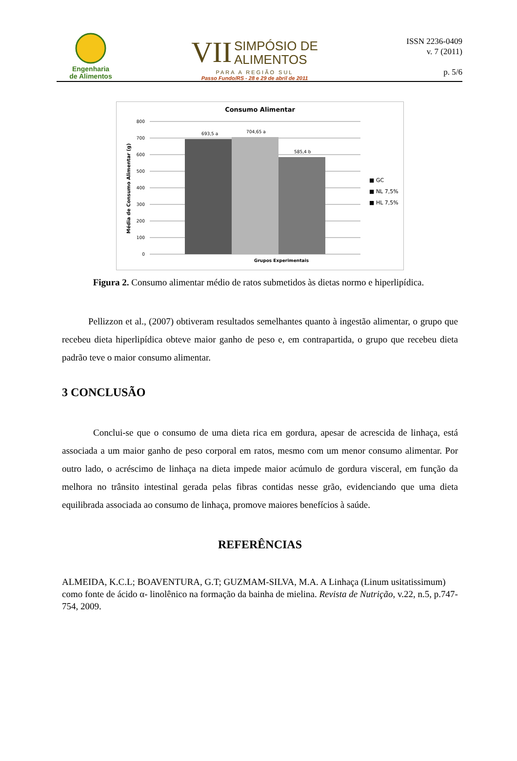Engenharia
de Alimentos
VII
SIMPÓSIO DE
ALIMENTOS
PARA A REGIÃO SUL
Passo Fundo/RS - 28 e 29 de abril de 2011
ISSN 2236-0409
v. 7 (2011)
p. 5/6
Consumo Alimentar
800
700
600
500
400
300
200
100
0
693,5 a
704,65 a
585,4 b
Grupos Experimentais
Média de Consumo Alimentar (g)
■ GC
■ NL 7,5%
■ HL 7,5%
Figura 2. Consumo alimentar médio de ratos submetidos às dietas normo e hiperlipídica.
Pellizzon et al., (2007) obtiveram resultados semelhantes quanto à ingestão alimentar, o grupo que recebeu dieta hiperlipídica obteve maior ganho de peso e, em contrapartida, o grupo que recebeu dieta padrão teve o maior consumo alimentar.
3 CONCLUSÃO
Conclui-se que o consumo de uma dieta rica em gordura, apesar de acrescida de linhaça, está associada a um maior ganho de peso corporal em ratos, mesmo com um menor consumo alimentar. Por outro lado, o acréscimo de linhaça na dieta impede maior acúmulo de gordura visceral, em função da melhora no trânsito intestinal gerada pelas fibras contidas nesse grão, evidenciando que uma dieta equilibrada associada ao consumo de linhaça, promove maiores benefícios à saúde.
REFERÊNCIAS
ALMEIDA, K.C.L; BOAVENTURA, G.T; GUZMAM-SILVA, M.A. A Linhaça (Linum usitatissimum) como fonte de ácido α- linolênico na formação da bainha de mielina. Revista de Nutrição, v.22, n.5, p.747-754, 2009.